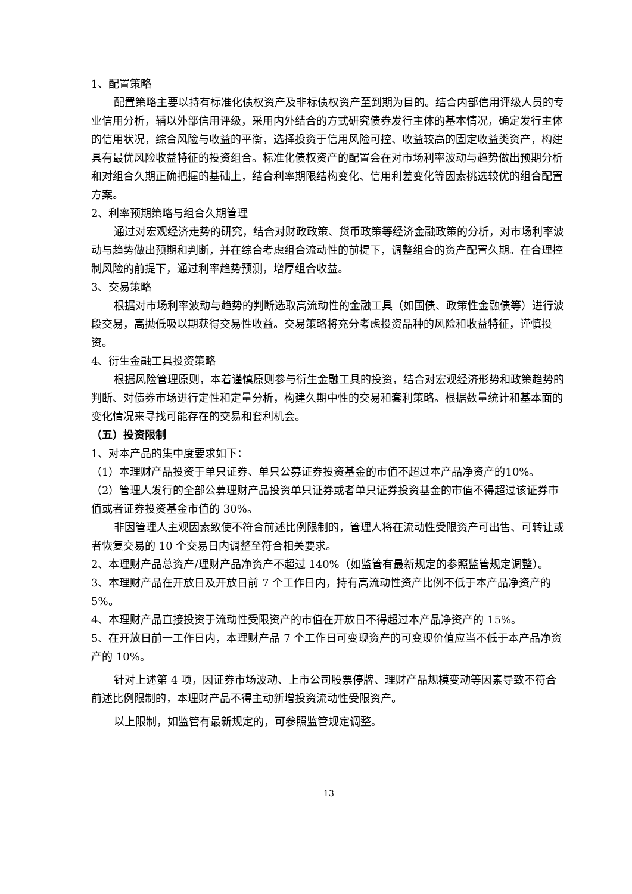1、配置策略
配置策略主要以持有标准化债权资产及非标债权资产至到期为目的。结合内部信用评级人员的专业信用分析，辅以外部信用评级，采用内外结合的方式研究债券发行主体的基本情况，确定发行主体的信用状况，综合风险与收益的平衡，选择投资于信用风险可控、收益较高的固定收益类资产，构建具有最优风险收益特征的投资组合。标准化债权资产的配置会在对市场利率波动与趋势做出预期分析和对组合久期正确把握的基础上，结合利率期限结构变化、信用利差变化等因素挑选较优的组合配置方案。
2、利率预期策略与组合久期管理
通过对宏观经济走势的研究，结合对财政政策、货币政策等经济金融政策的分析，对市场利率波动与趋势做出预期和判断，并在综合考虑组合流动性的前提下，调整组合的资产配置久期。在合理控制风险的前提下，通过利率趋势预测，增厚组合收益。
3、交易策略
根据对市场利率波动与趋势的判断选取高流动性的金融工具（如国债、政策性金融债等）进行波段交易，高抛低吸以期获得交易性收益。交易策略将充分考虑投资品种的风险和收益特征，谨慎投资。
4、衍生金融工具投资策略
根据风险管理原则，本着谨慎原则参与衍生金融工具的投资，结合对宏观经济形势和政策趋势的判断、对债券市场进行定性和定量分析，构建久期中性的交易和套利策略。根据数量统计和基本面的变化情况来寻找可能存在的交易和套利机会。
（五）投资限制
1、对本产品的集中度要求如下：
（1）本理财产品投资于单只证券、单只公募证券投资基金的市值不超过本产品净资产的10%。
（2）管理人发行的全部公募理财产品投资单只证券或者单只证券投资基金的市值不得超过该证券市值或者证券投资基金市值的 30%。
非因管理人主观因素致使不符合前述比例限制的，管理人将在流动性受限资产可出售、可转让或者恢复交易的 10 个交易日内调整至符合相关要求。
2、本理财产品总资产/理财产品净资产不超过 140%（如监管有最新规定的参照监管规定调整）。
3、本理财产品在开放日及开放日前 7 个工作日内，持有高流动性资产比例不低于本产品净资产的 5%。
4、本理财产品直接投资于流动性受限资产的市值在开放日不得超过本产品净资产的 15%。
5、在开放日前一工作日内，本理财产品 7 个工作日可变现资产的可变现价值应当不低于本产品净资产的 10%。
针对上述第 4 项，因证券市场波动、上市公司股票停牌、理财产品规模变动等因素导致不符合前述比例限制的，本理财产品不得主动新增投资流动性受限资产。
以上限制，如监管有最新规定的，可参照监管规定调整。
13